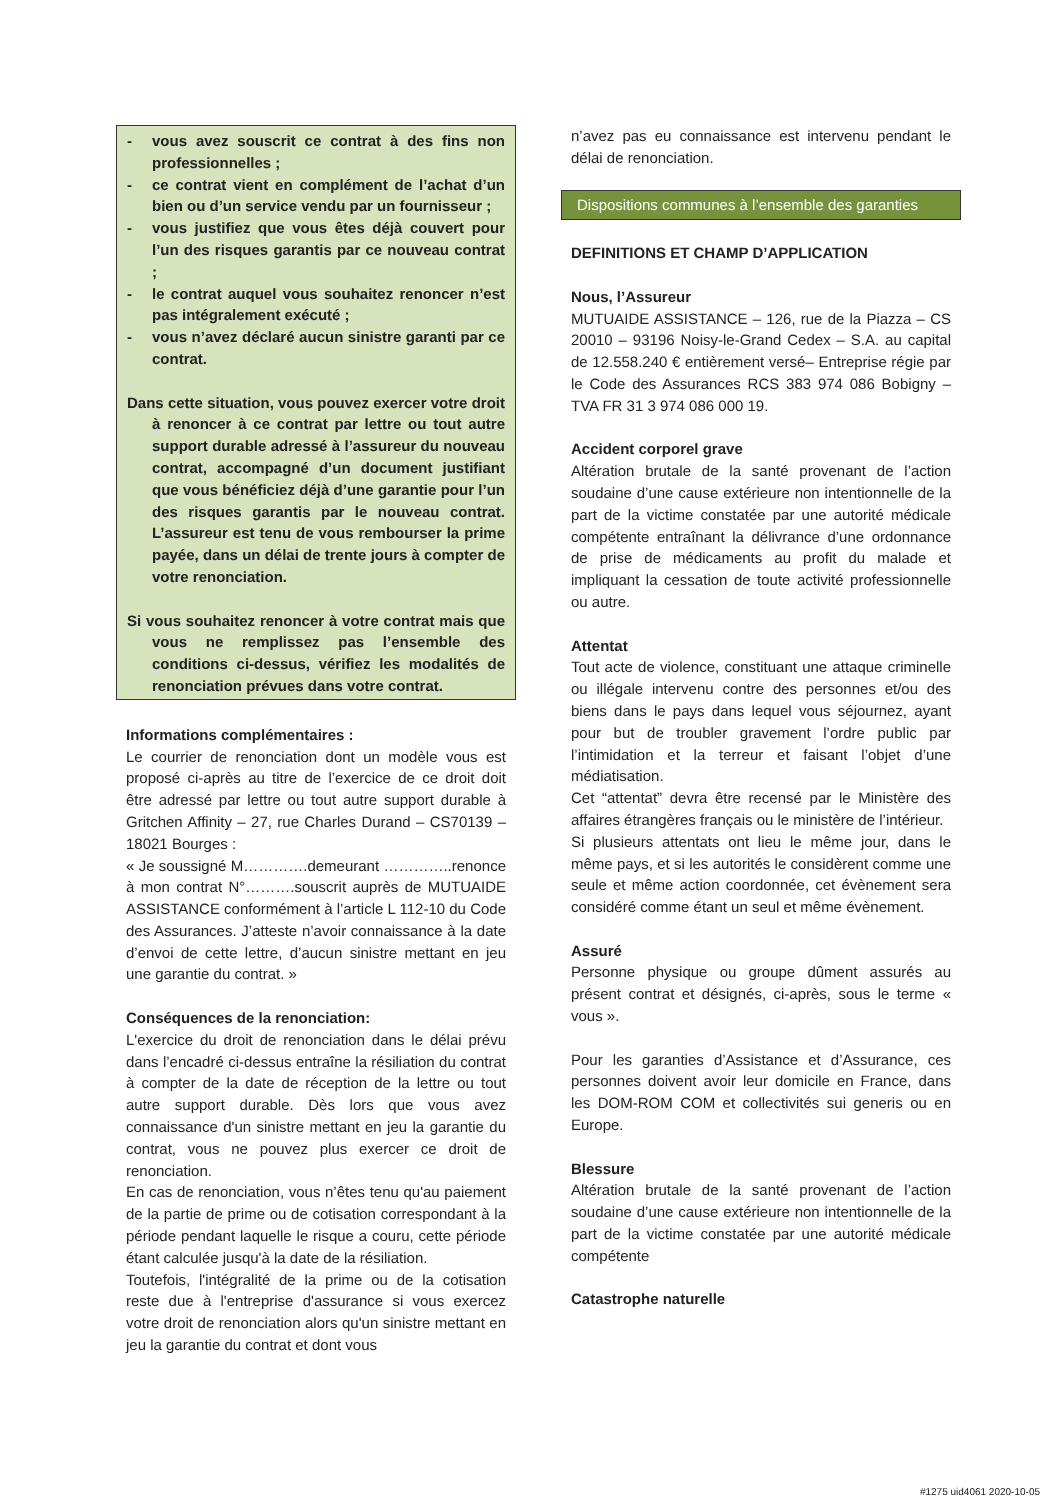- vous avez souscrit ce contrat à des fins non professionnelles ;
- ce contrat vient en complément de l’achat d’un bien ou d’un service vendu par un fournisseur ;
- vous justifiez que vous êtes déjà couvert pour l’un des risques garantis par ce nouveau contrat ;
- le contrat auquel vous souhaitez renoncer n’est pas intégralement exécuté ;
- vous n’avez déclaré aucun sinistre garanti par ce contrat.
Dans cette situation, vous pouvez exercer votre droit à renoncer à ce contrat par lettre ou tout autre support durable adressé à l’assureur du nouveau contrat, accompagné d’un document justifiant que vous bénéficiez déjà d’une garantie pour l’un des risques garantis par le nouveau contrat. L’assureur est tenu de vous rembourser la prime payée, dans un délai de trente jours à compter de votre renonciation.
Si vous souhaitez renoncer à votre contrat mais que vous ne remplissez pas l’ensemble des conditions ci-dessus, vérifiez les modalités de renonciation prévues dans votre contrat.
Informations complémentaires :
Le courrier de renonciation dont un modèle vous est proposé ci-après au titre de l’exercice de ce droit doit être adressé par lettre ou tout autre support durable à Gritchen Affinity – 27, rue Charles Durand – CS70139 – 18021 Bourges :
« Je soussigné M………….demeurant …………..renonce à mon contrat N°……….souscrit auprès de MUTUAIDE ASSISTANCE conformément à l’article L 112-10 du Code des Assurances. J’atteste n’avoir connaissance à la date d’envoi de cette lettre, d’aucun sinistre mettant en jeu une garantie du contrat. »
Conséquences de la renonciation:
L'exercice du droit de renonciation dans le délai prévu dans l’encadré ci-dessus entraîne la résiliation du contrat à compter de la date de réception de la lettre ou tout autre support durable. Dès lors que vous avez connaissance d'un sinistre mettant en jeu la garantie du contrat, vous ne pouvez plus exercer ce droit de renonciation.
En cas de renonciation, vous n’êtes tenu qu'au paiement de la partie de prime ou de cotisation correspondant à la période pendant laquelle le risque a couru, cette période étant calculée jusqu'à la date de la résiliation.
Toutefois, l'intégralité de la prime ou de la cotisation reste due à l'entreprise d'assurance si vous exercez votre droit de renonciation alors qu'un sinistre mettant en jeu la garantie du contrat et dont vous
n’avez pas eu connaissance est intervenu pendant le délai de renonciation.
Dispositions communes à l’ensemble des garanties
DEFINITIONS ET CHAMP D’APPLICATION
Nous, l’Assureur
MUTUAIDE ASSISTANCE – 126, rue de la Piazza – CS 20010 – 93196 Noisy-le-Grand Cedex – S.A. au capital de 12.558.240 € entièrement versé– Entreprise régie par le Code des Assurances RCS 383 974 086 Bobigny – TVA FR 31 3 974 086 000 19.
Accident corporel grave
Altération brutale de la santé provenant de l’action soudaine d’une cause extérieure non intentionnelle de la part de la victime constatée par une autorité médicale compétente entraînant la délivrance d’une ordonnance de prise de médicaments au profit du malade et impliquant la cessation de toute activité professionnelle ou autre.
Attentat
Tout acte de violence, constituant une attaque criminelle ou illégale intervenu contre des personnes et/ou des biens dans le pays dans lequel vous séjournez, ayant pour but de troubler gravement l’ordre public par l’intimidation et la terreur et faisant l’objet d’une médiatisation.
Cet “attentat” devra être recensé par le Ministère des affaires étrangères français ou le ministère de l’intérieur.
Si plusieurs attentats ont lieu le même jour, dans le même pays, et si les autorités le considèrent comme une seule et même action coordonnée, cet évènement sera considéré comme étant un seul et même évènement.
Assuré
Personne physique ou groupe dûment assurés au présent contrat et désignés, ci-après, sous le terme « vous ».
Pour les garanties d’Assistance et d’Assurance, ces personnes doivent avoir leur domicile en France, dans les DOM-ROM COM et collectivités sui generis ou en Europe.
Blessure
Altération brutale de la santé provenant de l’action soudaine d’une cause extérieure non intentionnelle de la part de la victime constatée par une autorité médicale compétente
Catastrophe naturelle
#1275 uid4061 2020-10-05